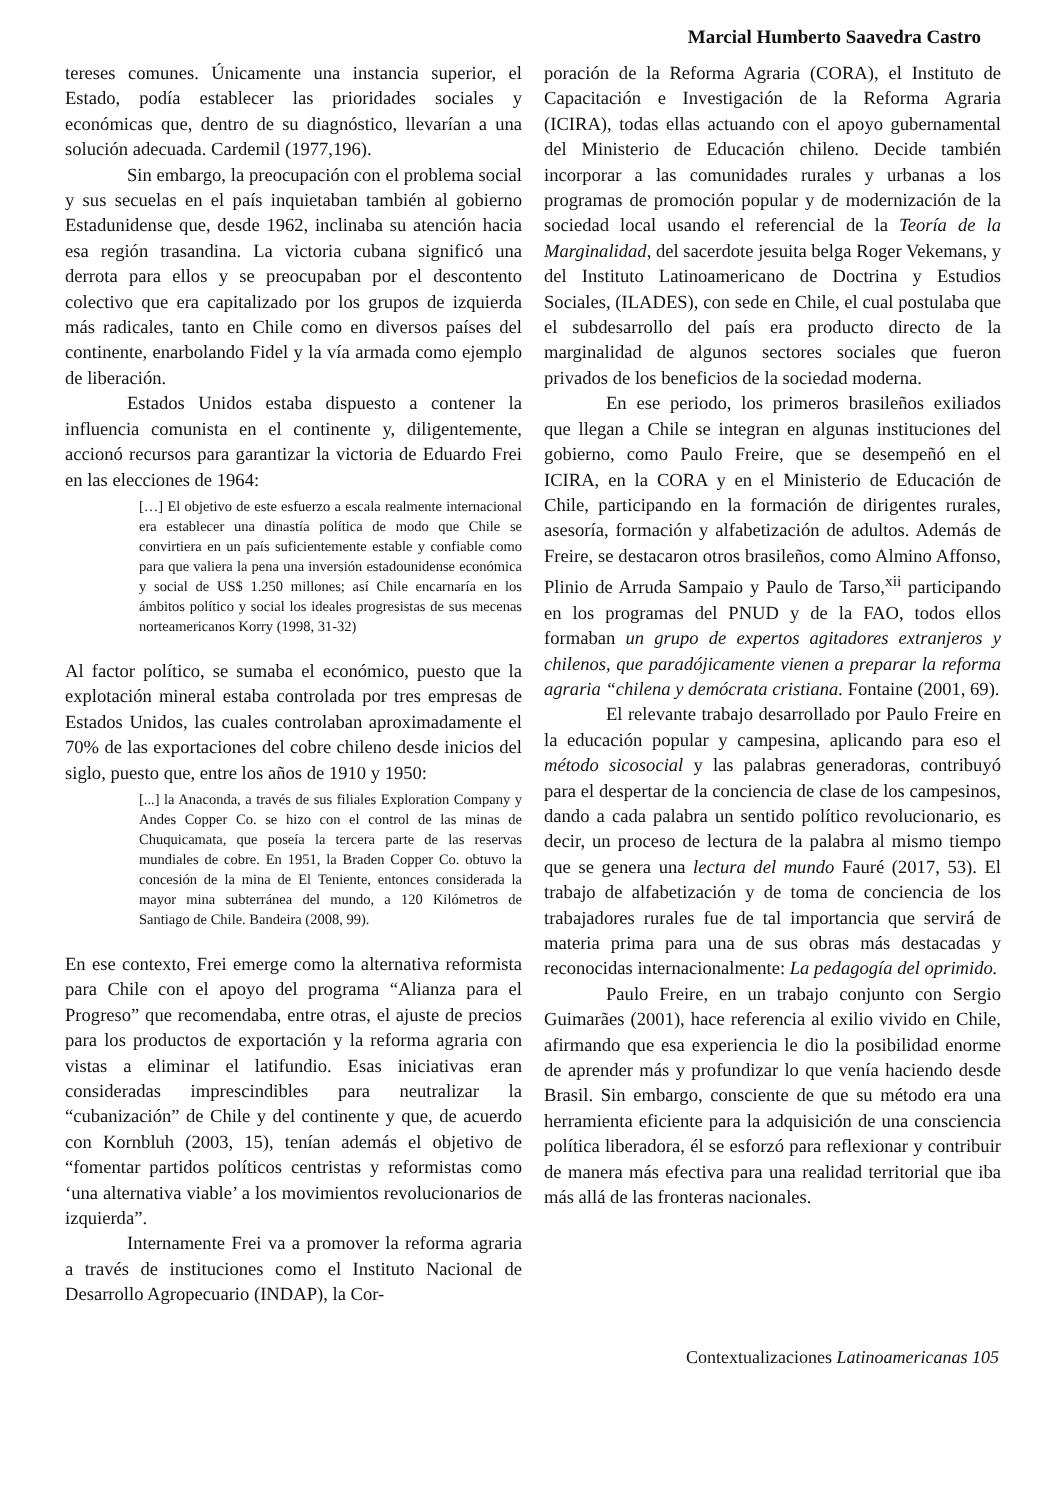Marcial Humberto Saavedra Castro
tereses comunes. Únicamente una instancia superior, el Estado, podía establecer las prioridades sociales y económicas que, dentro de su diagnóstico, llevarían a una solución adecuada. Cardemil (1977,196).
Sin embargo, la preocupación con el problema social y sus secuelas en el país inquietaban también al gobierno Estadunidense que, desde 1962, inclinaba su atención hacia esa región trasandina. La victoria cubana significó una derrota para ellos y se preocupaban por el descontento colectivo que era capitalizado por los grupos de izquierda más radicales, tanto en Chile como en diversos países del continente, enarbolando Fidel y la vía armada como ejemplo de liberación.
Estados Unidos estaba dispuesto a contener la influencia comunista en el continente y, diligentemente, accionó recursos para garantizar la victoria de Eduardo Frei en las elecciones de 1964:
[…] El objetivo de este esfuerzo a escala realmente internacional era establecer una dinastía política de modo que Chile se convirtiera en un país suficientemente estable y confiable como para que valiera la pena una inversión estadounidense económica y social de US$ 1.250 millones; así Chile encarnaría en los ámbitos político y social los ideales progresistas de sus mecenas norteamericanos Korry (1998, 31-32)
Al factor político, se sumaba el económico, puesto que la explotación mineral estaba controlada por tres empresas de Estados Unidos, las cuales controlaban aproximadamente el 70% de las exportaciones del cobre chileno desde inicios del siglo, puesto que, entre los años de 1910 y 1950:
[...] la Anaconda, a través de sus filiales Exploration Company y Andes Copper Co. se hizo con el control de las minas de Chuquicamata, que poseía la tercera parte de las reservas mundiales de cobre. En 1951, la Braden Copper Co. obtuvo la concesión de la mina de El Teniente, entonces considerada la mayor mina subterránea del mundo, a 120 Kilómetros de Santiago de Chile. Bandeira (2008, 99).
En ese contexto, Frei emerge como la alternativa reformista para Chile con el apoyo del programa “Alianza para el Progreso” que recomendaba, entre otras, el ajuste de precios para los productos de exportación y la reforma agraria con vistas a eliminar el latifundio. Esas iniciativas eran consideradas imprescindibles para neutralizar la “cubanización” de Chile y del continente y que, de acuerdo con Kornbluh (2003, 15), tenían además el objetivo de “fomentar partidos políticos centristas y reformistas como ‘una alternativa viable’ a los movimientos revolucionarios de izquierda”.
Internamente Frei va a promover la reforma agraria a través de instituciones como el Instituto Nacional de Desarrollo Agropecuario (INDAP), la Cor-
poración de la Reforma Agraria (CORA), el Instituto de Capacitación e Investigación de la Reforma Agraria (ICIRA), todas ellas actuando con el apoyo gubernamental del Ministerio de Educación chileno. Decide también incorporar a las comunidades rurales y urbanas a los programas de promoción popular y de modernización de la sociedad local usando el referencial de la Teoría de la Marginalidad, del sacerdote jesuita belga Roger Vekemans, y del Instituto Latinoamericano de Doctrina y Estudios Sociales, (ILADES), con sede en Chile, el cual postulaba que el subdesarrollo del país era producto directo de la marginalidad de algunos sectores sociales que fueron privados de los beneficios de la sociedad moderna.
En ese periodo, los primeros brasileños exiliados que llegan a Chile se integran en algunas instituciones del gobierno, como Paulo Freire, que se desempeñó en el ICIRA, en la CORA y en el Ministerio de Educación de Chile, participando en la formación de dirigentes rurales, asesoría, formación y alfabetización de adultos. Además de Freire, se destacaron otros brasileños, como Almino Affonso, Plinio de Arruda Sampaio y Paulo de Tarso,<sup>xii</sup> participando en los programas del PNUD y de la FAO, todos ellos formaban un grupo de expertos agitadores extranjeros y chilenos, que paradójicamente vienen a preparar la reforma agraria “chilena y demócrata cristiana. Fontaine (2001, 69).
El relevante trabajo desarrollado por Paulo Freire en la educación popular y campesina, aplicando para eso el método sicosocial y las palabras generadoras, contribuyó para el despertar de la conciencia de clase de los campesinos, dando a cada palabra un sentido político revolucionario, es decir, un proceso de lectura de la palabra al mismo tiempo que se genera una lectura del mundo Fauré (2017, 53). El trabajo de alfabetización y de toma de conciencia de los trabajadores rurales fue de tal importancia que servirá de materia prima para una de sus obras más destacadas y reconocidas internacionalmente: La pedagogía del oprimido.
Paulo Freire, en un trabajo conjunto con Sergio Guimarães (2001), hace referencia al exilio vivido en Chile, afirmando que esa experiencia le dio la posibilidad enorme de aprender más y profundizar lo que venía haciendo desde Brasil. Sin embargo, consciente de que su método era una herramienta eficiente para la adquisición de una consciencia política liberadora, él se esforzó para reflexionar y contribuir de manera más efectiva para una realidad territorial que iba más allá de las fronteras nacionales.
Contextualizaciones Latinoamericanas 105